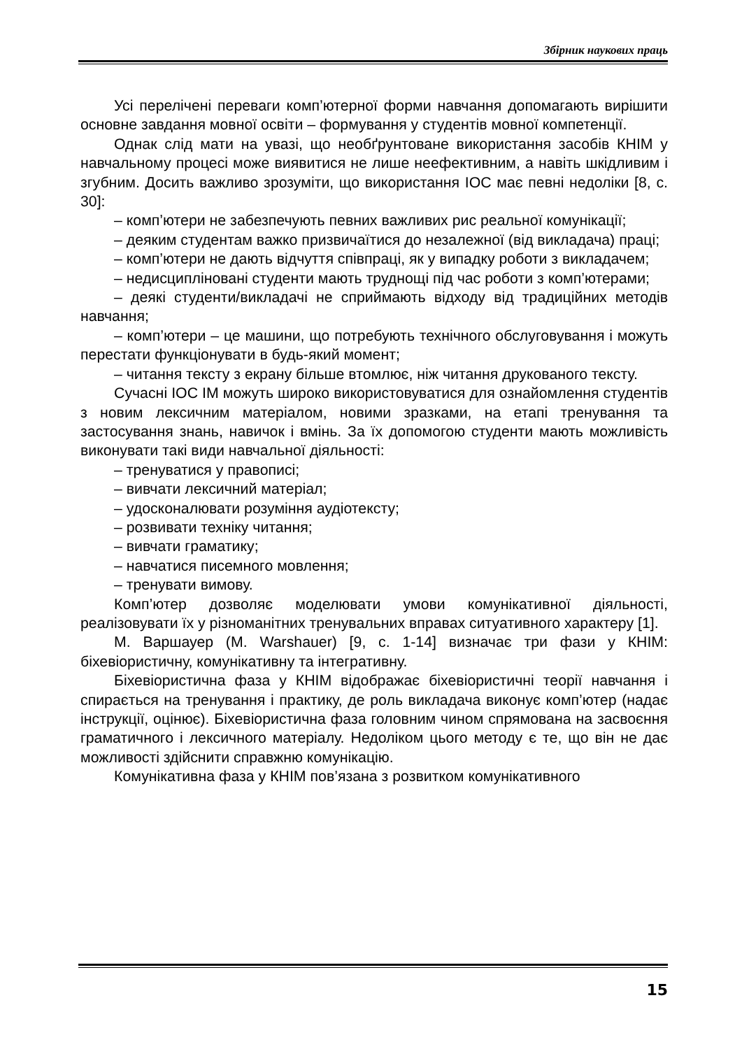Збірник наукових праць
Усі перелічені переваги комп’ютерної форми навчання допомагають вирішити основне завдання мовної освіти – формування у студентів мовної компетенції.
Однак слід мати на увазі, що необґрунтоване використання засобів КНІМ у навчальному процесі може виявитися не лише неефективним, а навіть шкідливим і згубним. Досить важливо зрозуміти, що використання ІОС має певні недоліки [8, с. 30]:
– комп’ютери не забезпечують певних важливих рис реальної комунікації;
– деяким студентам важко призвичаїтися до незалежної (від викладача) праці;
– комп’ютери не дають відчуття співпраці, як у випадку роботи з викладачем;
– недисципліновані студенти мають труднощі під час роботи з комп’ютерами;
– деякі студенти/викладачі не сприймають відходу від традиційних методів навчання;
– комп’ютери – це машини, що потребують технічного обслуговування і можуть перестати функціонувати в будь-який момент;
– читання тексту з екрану більше втомлює, ніж читання друкованого тексту.
Сучасні ІОС ІМ можуть широко використовуватися для ознайомлення студентів з новим лексичним матеріалом, новими зразками, на етапі тренування та застосування знань, навичок і вмінь. За їх допомогою студенти мають можливість виконувати такі види навчальної діяльності:
– тренуватися у правописі;
– вивчати лексичний матеріал;
– удосконалювати розуміння аудіотексту;
– розвивати техніку читання;
– вивчати граматику;
– навчатися писемного мовлення;
– тренувати вимову.
Комп’ютер дозволяє моделювати умови комунікативної діяльності, реалізовувати їх у різноманітних тренувальних вправах ситуативного характеру [1].
М. Варшауер (M. Warshauer) [9, с. 1-14] визначає три фази у КНІМ: біхевіористичну, комунікативну та інтегративну.
Біхевіористична фаза у КНІМ відображає біхевіористичні теорії навчання і спирається на тренування і практику, де роль викладача виконує комп’ютер (надає інструкції, оцінює). Біхевіористична фаза головним чином спрямована на засвоєння граматичного і лексичного матеріалу. Недоліком цього методу є те, що він не дає можливості здійснити справжню комунікацію.
Комунікативна фаза у КНІМ пов’язана з розвитком комунікативного
15